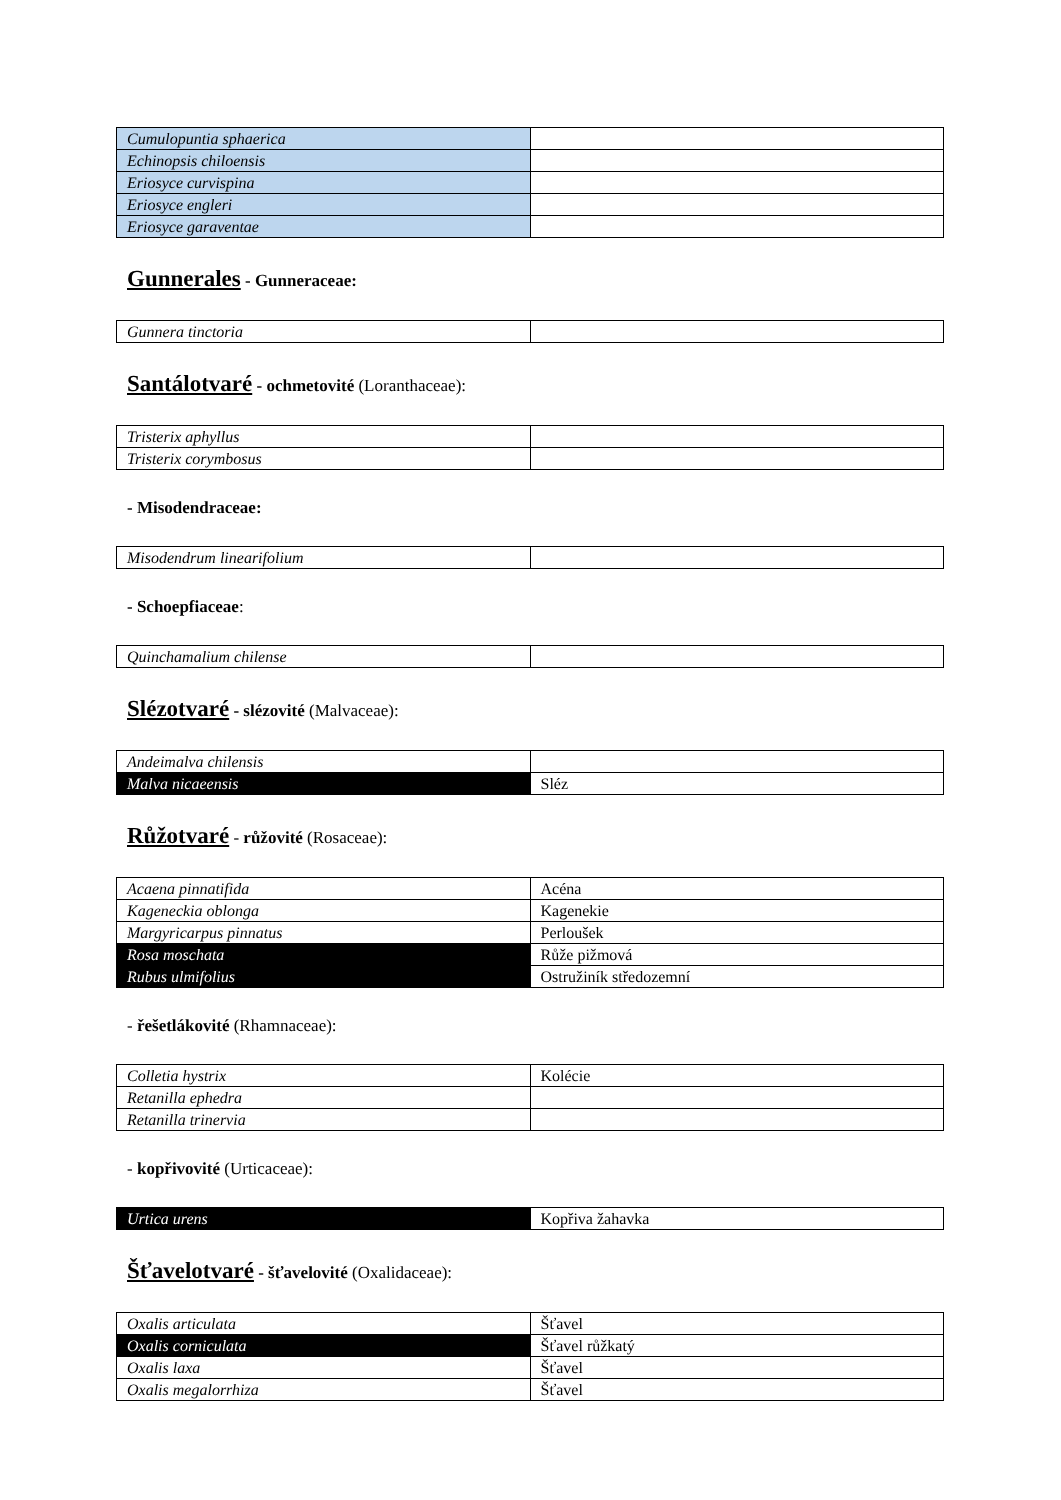| Cumulopuntia sphaerica | |
| Echinopsis chiloensis | |
| Eriosyce curvispina | |
| Eriosyce engleri | |
| Eriosyce garaventae | |
Gunnerales - Gunneraceae:
| Gunnera tinctoria | |
Santálotvaré - ochmetovité (Loranthaceae):
| Tristerix aphyllus | |
| Tristerix corymbosus | |
- Misodendraceae:
| Misodendrum linearifolium | |
- Schoepfiaceae:
| Quinchamalium chilense | |
Slézotvaré - slézovité (Malvaceae):
| Andeimalva chilensis | |
| Malva nicaeensis | Sléz |
Růžotvaré - růžovité (Rosaceae):
| Acaena pinnatifida | Acéna |
| Kageneckia oblonga | Kagenekie |
| Margyricarpus pinnatus | Perloušek |
| Rosa moschata | Růže pižmová |
| Rubus ulmifolius | Ostružiník středozemní |
- řešetlákovité (Rhamnaceae):
| Colletia hystrix | Kolécie |
| Retanilla ephedra | |
| Retanilla trinervia | |
- kopřivovité (Urticaceae):
| Urtica urens | Kopřiva žahavka |
Šťavelotvaré - šťavelovité (Oxalidaceae):
| Oxalis articulata | Šťavel |
| Oxalis corniculata | Šťavel růžkatý |
| Oxalis laxa | Šťavel |
| Oxalis megalorrhiza | Šťavel |